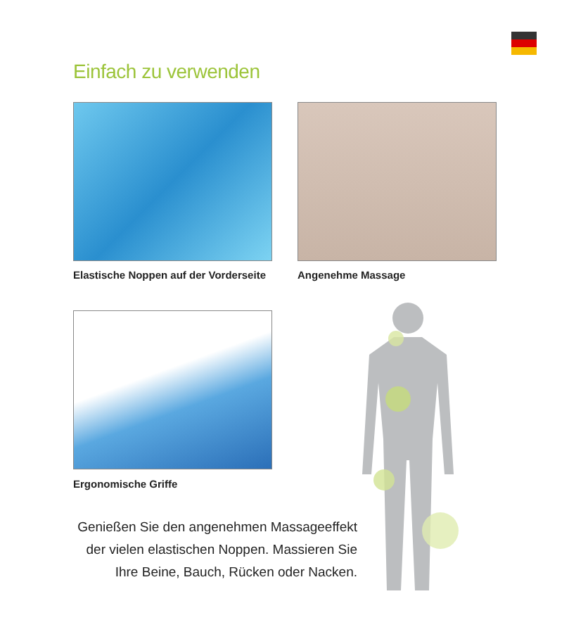Einfach zu verwenden
Elastische Noppen auf der Vorderseite
Angenehme Massage
Ergonomische Griffe
Genießen Sie den angenehmen Massageeffekt der vielen elastischen Noppen. Massieren Sie Ihre Beine, Bauch, Rücken oder Nacken.